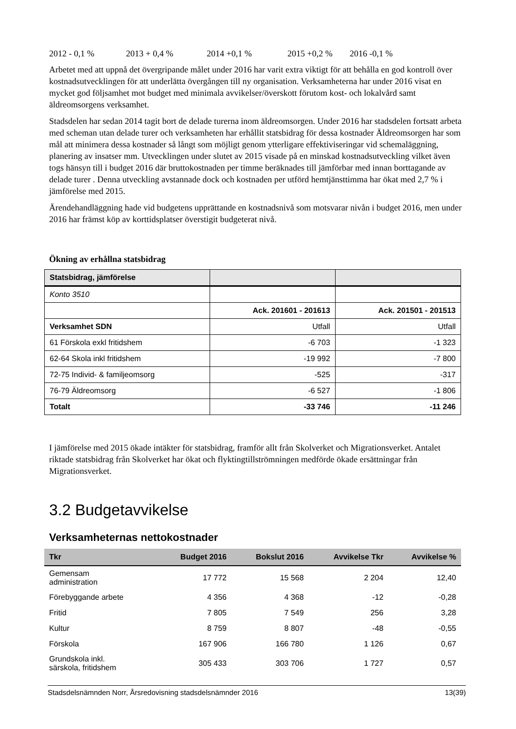2012 - 0,1 % 2013 + 0,4 % 2014 +0,1 % 2015 +0,2 % 2016 -0,1 %
Arbetet med att uppnå det övergripande målet under 2016 har varit extra viktigt för att behålla en god kontroll över kostnadsutvecklingen för att underlätta övergången till ny organisation. Verksamheterna har under 2016 visat en mycket god följsamhet mot budget med minimala avvikelser/överskott förutom kost- och lokalvård samt äldreomsorgens verksamhet.
Stadsdelen har sedan 2014 tagit bort de delade turerna inom äldreomsorgen. Under 2016 har stadsdelen fortsatt arbeta med scheman utan delade turer och verksamheten har erhållit statsbidrag för dessa kostnader Äldreomsorgen har som mål att minimera dessa kostnader så långt som möjligt genom ytterligare effektiviseringar vid schemaläggning, planering av insatser mm. Utvecklingen under slutet av 2015 visade på en minskad kostnadsutveckling vilket även togs hänsyn till i budget 2016 där bruttokostnaden per timme beräknades till jämförbar med innan borttagande av delade turer . Denna utveckling avstannade dock och kostnaden per utförd hemtjänsttimma har ökat med 2,7 % i jämförelse med 2015.
Ärendehandläggning hade vid budgetens upprättande en kostnadsnivå som motsvarar nivån i budget 2016, men under 2016 har främst köp av korttidsplatser överstigit budgeterat nivå.
Ökning av erhållna statsbidrag
| Statsbidrag, jämförelse | | |
| --- | --- | --- |
| Konto 3510 | | |
| | Ack. 201601 - 201613 | Ack. 201501 - 201513 |
| Verksamhet SDN | Utfall | Utfall |
| 61 Förskola exkl fritidshem | -6 703 | -1 323 |
| 62-64 Skola inkl fritidshem | -19 992 | -7 800 |
| 72-75 Individ- & familjeomsorg | -525 | -317 |
| 76-79 Äldreomsorg | -6 527 | -1 806 |
| Totalt | -33 746 | -11 246 |
I jämförelse med 2015 ökade intäkter för statsbidrag, framför allt från Skolverket och Migrationsverket. Antalet riktade statsbidrag från Skolverket har ökat och flyktingtillströmningen medförde ökade ersättningar från Migrationsverket.
3.2 Budgetavvikelse
Verksamheternas nettokostnader
| Tkr | Budget 2016 | Bokslut 2016 | Avvikelse Tkr | Avvikelse % |
| --- | --- | --- | --- | --- |
| Gemensam administration | 17 772 | 15 568 | 2 204 | 12,40 |
| Förebyggande arbete | 4 356 | 4 368 | -12 | -0,28 |
| Fritid | 7 805 | 7 549 | 256 | 3,28 |
| Kultur | 8 759 | 8 807 | -48 | -0,55 |
| Förskola | 167 906 | 166 780 | 1 126 | 0,67 |
| Grundskola inkl. särskola, fritidshem | 305 433 | 303 706 | 1 727 | 0,57 |
Stadsdelsnämnden Norr, Årsredovisning stadsdelsnämnder 2016 13(39)